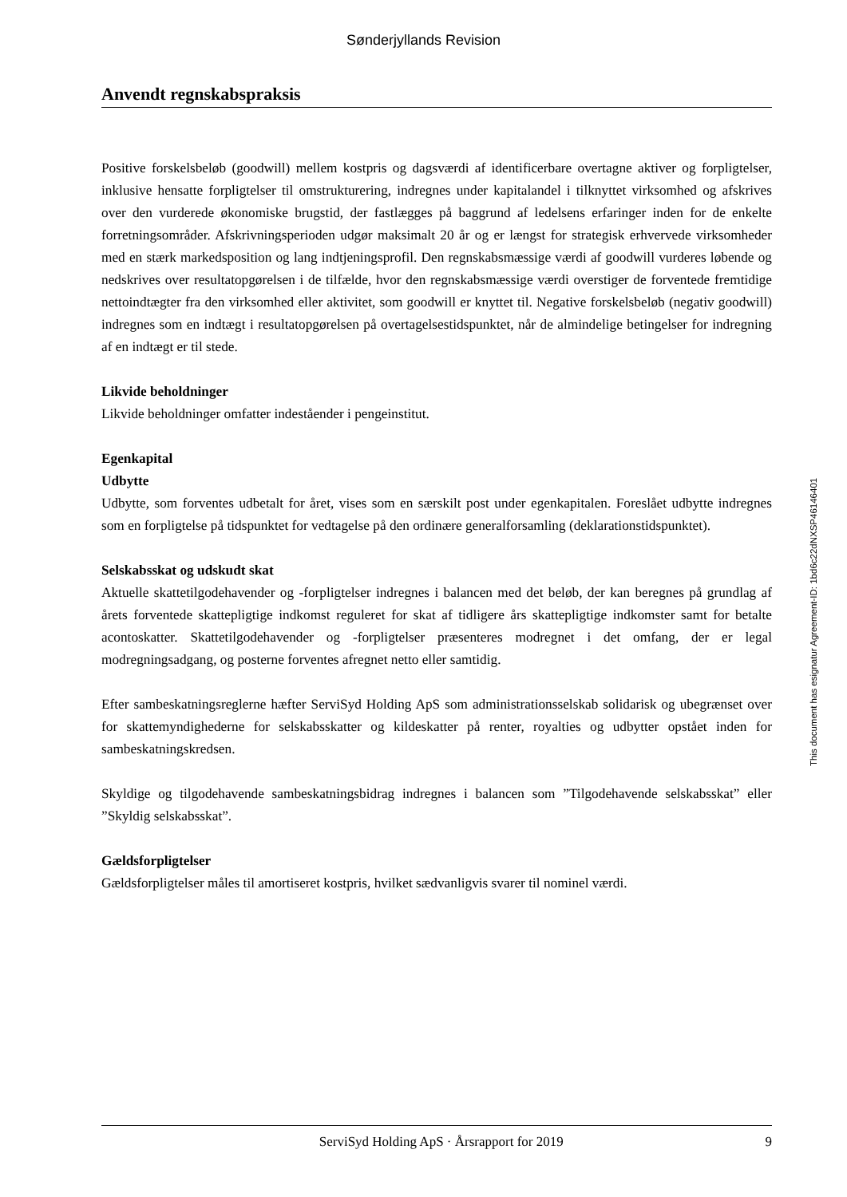Sønderjyllands Revision
Anvendt regnskabspraksis
Positive forskelsbeløb (goodwill) mellem kostpris og dagsværdi af identificerbare overtagne aktiver og forpligtelser, inklusive hensatte forpligtelser til omstrukturering, indregnes under kapitalandel i tilknyttet virksomhed og afskrives over den vurderede økonomiske brugstid, der fastlægges på baggrund af ledelsens erfaringer inden for de enkelte forretningsområder. Afskrivningsperioden udgør maksimalt 20 år og er længst for strategisk erhvervede virksomheder med en stærk markedsposition og lang indtjeningsprofil. Den regnskabsmæssige værdi af goodwill vurderes løbende og nedskrives over resultatopgørelsen i de tilfælde, hvor den regnskabsmæssige værdi overstiger de forventede fremtidige nettoindtægter fra den virksomhed eller aktivitet, som goodwill er knyttet til. Negative forskelsbeløb (negativ goodwill) indregnes som en indtægt i resultatopgørelsen på overtagelsestidspunktet, når de almindelige betingelser for indregning af en indtægt er til stede.
Likvide beholdninger
Likvide beholdninger omfatter indeståender i pengeinstitut.
Egenkapital
Udbytte
Udbytte, som forventes udbetalt for året, vises som en særskilt post under egenkapitalen. Foreslået udbytte indregnes som en forpligtelse på tidspunktet for vedtagelse på den ordinære generalforsamling (deklarationstidspunktet).
Selskabsskat og udskudt skat
Aktuelle skattetilgodehavender og -forpligtelser indregnes i balancen med det beløb, der kan beregnes på grundlag af årets forventede skattepligtige indkomst reguleret for skat af tidligere års skattepligtige indkomster samt for betalte acontoskatter. Skattetilgodehavender og -forpligtelser præsenteres modregnet i det omfang, der er legal modregningsadgang, og posterne forventes afregnet netto eller samtidig.
Efter sambeskatningsreglerne hæfter ServiSyd Holding ApS som administrationsselskab solidarisk og ubegrænset over for skattemyndighederne for selskabsskatter og kildeskatter på renter, royalties og udbytter opstået inden for sambeskatningskredsen.
Skyldige og tilgodehavende sambeskatningsbidrag indregnes i balancen som ”Tilgodehavende selskabsskat” eller ”Skyldig selskabsskat”.
Gældsforpligtelser
Gældsforpligtelser måles til amortiseret kostpris, hvilket sædvanligvis svarer til nominel værdi.
This document has esignatur Agreement-ID: 1bd6c22dNXSP46146401
ServiSyd Holding ApS · Årsrapport for 2019 9